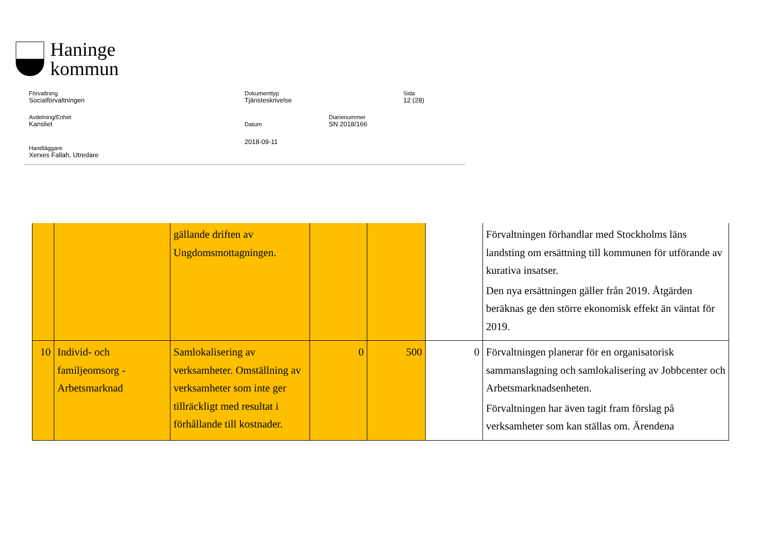Haninge
kommun
Förvaltning
Socialförvaltningen
Dokumenttyp
Tjänsteskrivelse
Sida
12 (28)
Avdelning/Enhet
Kansliet
Datum
Diarienummer
SN 2018/166
2018-09-11
Handläggare
Xerxes Fallah, Utredare
| | | gällande driften av Ungdomsmottagningen. | | | | Förvaltningen förhandlar med Stockholms läns landsting om ersättning till kommunen för utförande av kurativa insatser. Den nya ersättningen gäller från 2019. Åtgärden beräknas ge den större ekonomisk effekt än väntat för 2019. |
| 10 | Individ- och familjeomsorg - Arbetsmarknad | Samlokalisering av verksamheter. Omställning av verksamheter som inte ger tillräckligt med resultat i förhållande till kostnader. | 0 | 500 | 0 | Förvaltningen planerar för en organisatorisk sammanslagning och samlokalisering av Jobbcenter och Arbetsmarknadsenheten. Förvaltningen har även tagit fram förslag på verksamheter som kan ställas om. Ärendena |